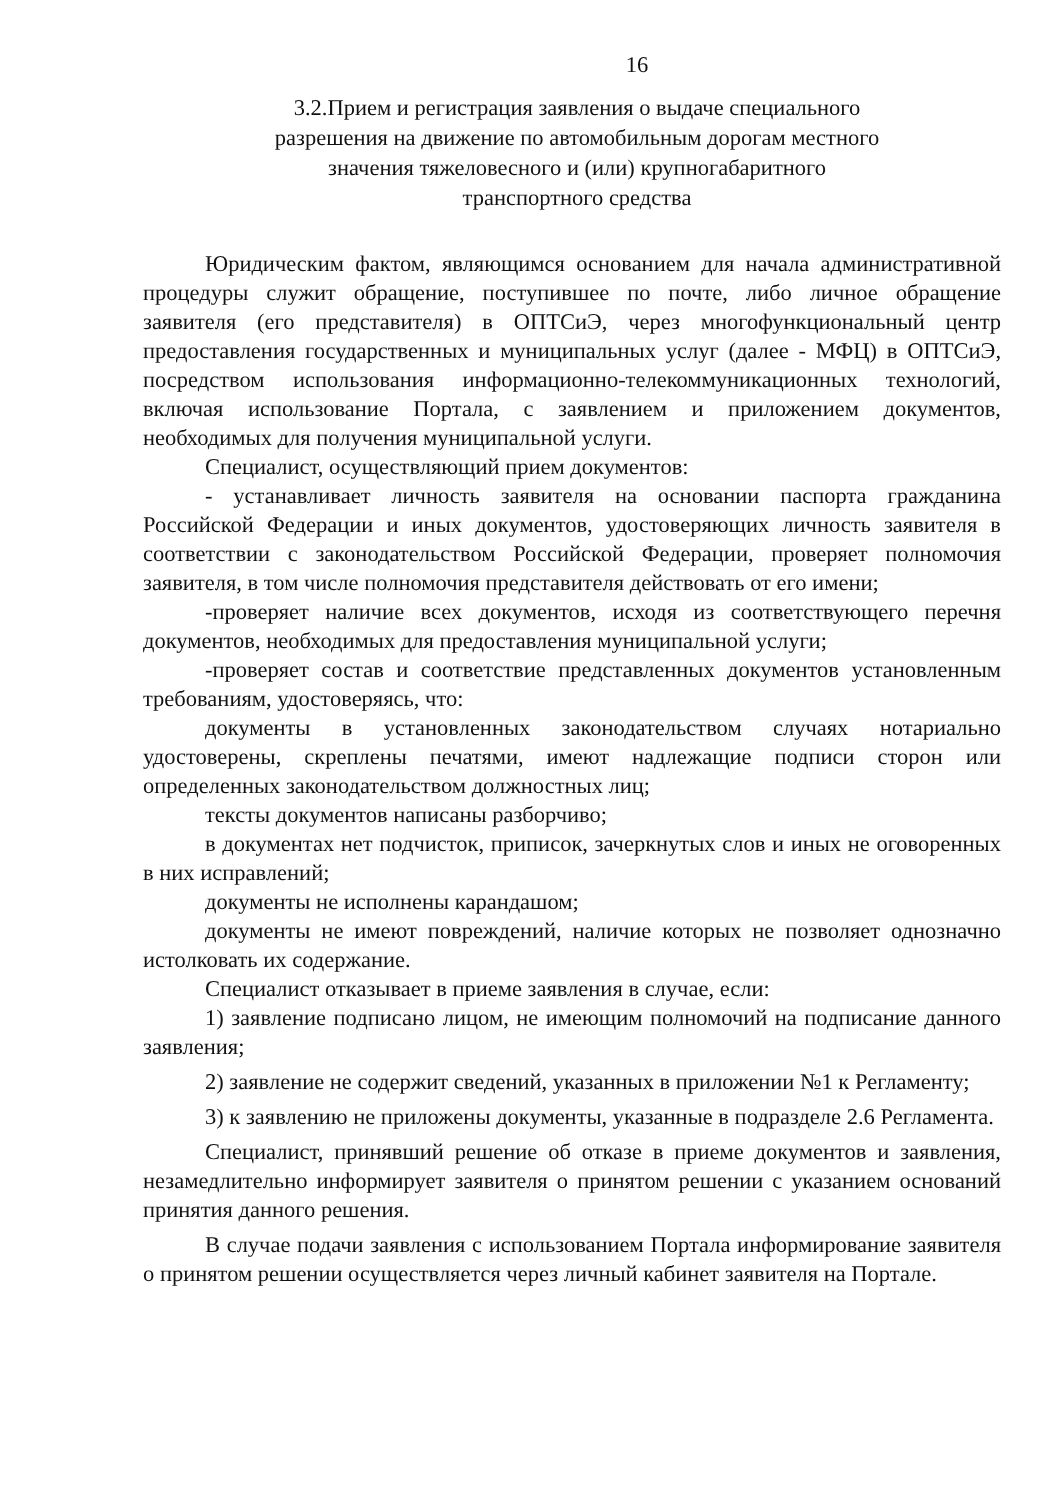16
3.2.Прием и регистрация заявления о выдаче специального
разрешения на движение по автомобильным дорогам местного
значения тяжеловесного и (или) крупногабаритного
транспортного средства
Юридическим фактом, являющимся основанием для начала административной процедуры служит обращение, поступившее по почте, либо личное обращение заявителя (его представителя) в ОПТСиЭ, через многофункциональный центр предоставления государственных и муниципальных услуг (далее - МФЦ) в ОПТСиЭ, посредством использования информационно-телекоммуникационных технологий, включая использование Портала, с заявлением и приложением документов, необходимых для получения муниципальной услуги.
Специалист, осуществляющий прием документов:
- устанавливает личность заявителя на основании паспорта гражданина Российской Федерации и иных документов, удостоверяющих личность заявителя в соответствии с законодательством Российской Федерации, проверяет полномочия заявителя, в том числе полномочия представителя действовать от его имени;
-проверяет наличие всех документов, исходя из соответствующего перечня документов, необходимых для предоставления муниципальной услуги;
-проверяет состав и соответствие представленных документов установленным требованиям, удостоверяясь, что:
документы в установленных законодательством случаях нотариально удостоверены, скреплены печатями, имеют надлежащие подписи сторон или определенных законодательством должностных лиц;
тексты документов написаны разборчиво;
в документах нет подчисток, приписок, зачеркнутых слов и иных не оговоренных в них исправлений;
документы не исполнены карандашом;
документы не имеют повреждений, наличие которых не позволяет однозначно истолковать их содержание.
Специалист отказывает в приеме заявления в случае, если:
1) заявление подписано лицом, не имеющим полномочий на подписание данного заявления;
2) заявление не содержит сведений, указанных в приложении №1 к Регламенту;
3) к заявлению не приложены документы, указанные в подразделе 2.6 Регламента.
Специалист, принявший решение об отказе в приеме документов и заявления, незамедлительно информирует заявителя о принятом решении с указанием оснований принятия данного решения.
В случае подачи заявления с использованием Портала информирование заявителя о принятом решении осуществляется через личный кабинет заявителя на Портале.